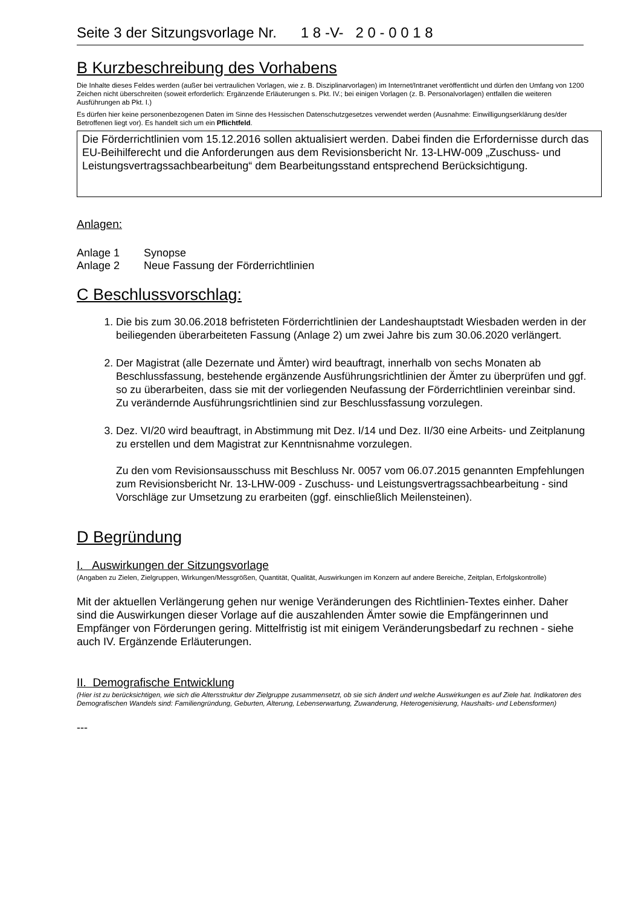Seite 3 der Sitzungsvorlage Nr. 1 8 -V- 2 0 - 0 0 1 8
B Kurzbeschreibung des Vorhabens
Die Inhalte dieses Feldes werden (außer bei vertraulichen Vorlagen, wie z. B. Disziplinarvorlagen) im Internet/Intranet veröffentlicht und dürfen den Umfang von 1200 Zeichen nicht überschreiten (soweit erforderlich: Ergänzende Erläuterungen s. Pkt. IV.; bei einigen Vorlagen (z. B. Personalvorlagen) entfallen die weiteren Ausführungen ab Pkt. I.)
Es dürfen hier keine personenbezogenen Daten im Sinne des Hessischen Datenschutzgesetzes verwendet werden (Ausnahme: Einwilligungserklärung des/der Betroffenen liegt vor). Es handelt sich um ein Pflichtfeld.
Die Förderrichtlinien vom 15.12.2016 sollen aktualisiert werden. Dabei finden die Erfordernisse durch das EU-Beihilferecht und die Anforderungen aus dem Revisionsbericht Nr. 13-LHW-009 „Zuschuss- und Leistungsvertragssachbearbeitung“ dem Bearbeitungsstand entsprechend Berücksichtigung.
Anlagen:
| Anlage 1 | Synopse |
| Anlage 2 | Neue Fassung der Förderrichtlinien |
C Beschlussvorschlag:
1. Die bis zum 30.06.2018 befristeten Förderrichtlinien der Landeshauptstadt Wiesbaden werden in der beiliegenden überarbeiteten Fassung (Anlage 2) um zwei Jahre bis zum 30.06.2020 verlängert.
2. Der Magistrat (alle Dezernate und Ämter) wird beauftragt, innerhalb von sechs Monaten ab Beschlussfassung, bestehende ergänzende Ausführungsrichtlinien der Ämter zu überprüfen und ggf. so zu überarbeiten, dass sie mit der vorliegenden Neufassung der Förderrichtlinien vereinbar sind. Zu verändernde Ausführungsrichtlinien sind zur Beschlussfassung vorzulegen.
3. Dez. VI/20 wird beauftragt, in Abstimmung mit Dez. I/14 und Dez. II/30 eine Arbeits- und Zeitplanung zu erstellen und dem Magistrat zur Kenntnisnahme vorzulegen.
Zu den vom Revisionsausschuss mit Beschluss Nr. 0057 vom 06.07.2015 genannten Empfehlungen zum Revisionsbericht Nr. 13-LHW-009 - Zuschuss- und Leistungsvertragssachbearbeitung - sind Vorschläge zur Umsetzung zu erarbeiten (ggf. einschließlich Meilensteinen).
D Begründung
I. Auswirkungen der Sitzungsvorlage
(Angaben zu Zielen, Zielgruppen, Wirkungen/Messgrößen, Quantität, Qualität, Auswirkungen im Konzern auf andere Bereiche, Zeitplan, Erfolgskontrolle)
Mit der aktuellen Verlängerung gehen nur wenige Veränderungen des Richtlinien-Textes einher. Daher sind die Auswirkungen dieser Vorlage auf die auszahlenden Ämter sowie die Empfängerinnen und Empfänger von Förderungen gering. Mittelfristig ist mit einigem Veränderungsbedarf zu rechnen - siehe auch IV. Ergänzende Erläuterungen.
II. Demografische Entwicklung
(Hier ist zu berücksichtigen, wie sich die Altersstruktur der Zielgruppe zusammensetzt, ob sie sich ändert und welche Auswirkungen es auf Ziele hat. Indikatoren des Demografischen Wandels sind: Familiengründung, Geburten, Alterung, Lebenserwartung, Zuwanderung, Heterogenisierung, Haushalts- und Lebensformen)
---